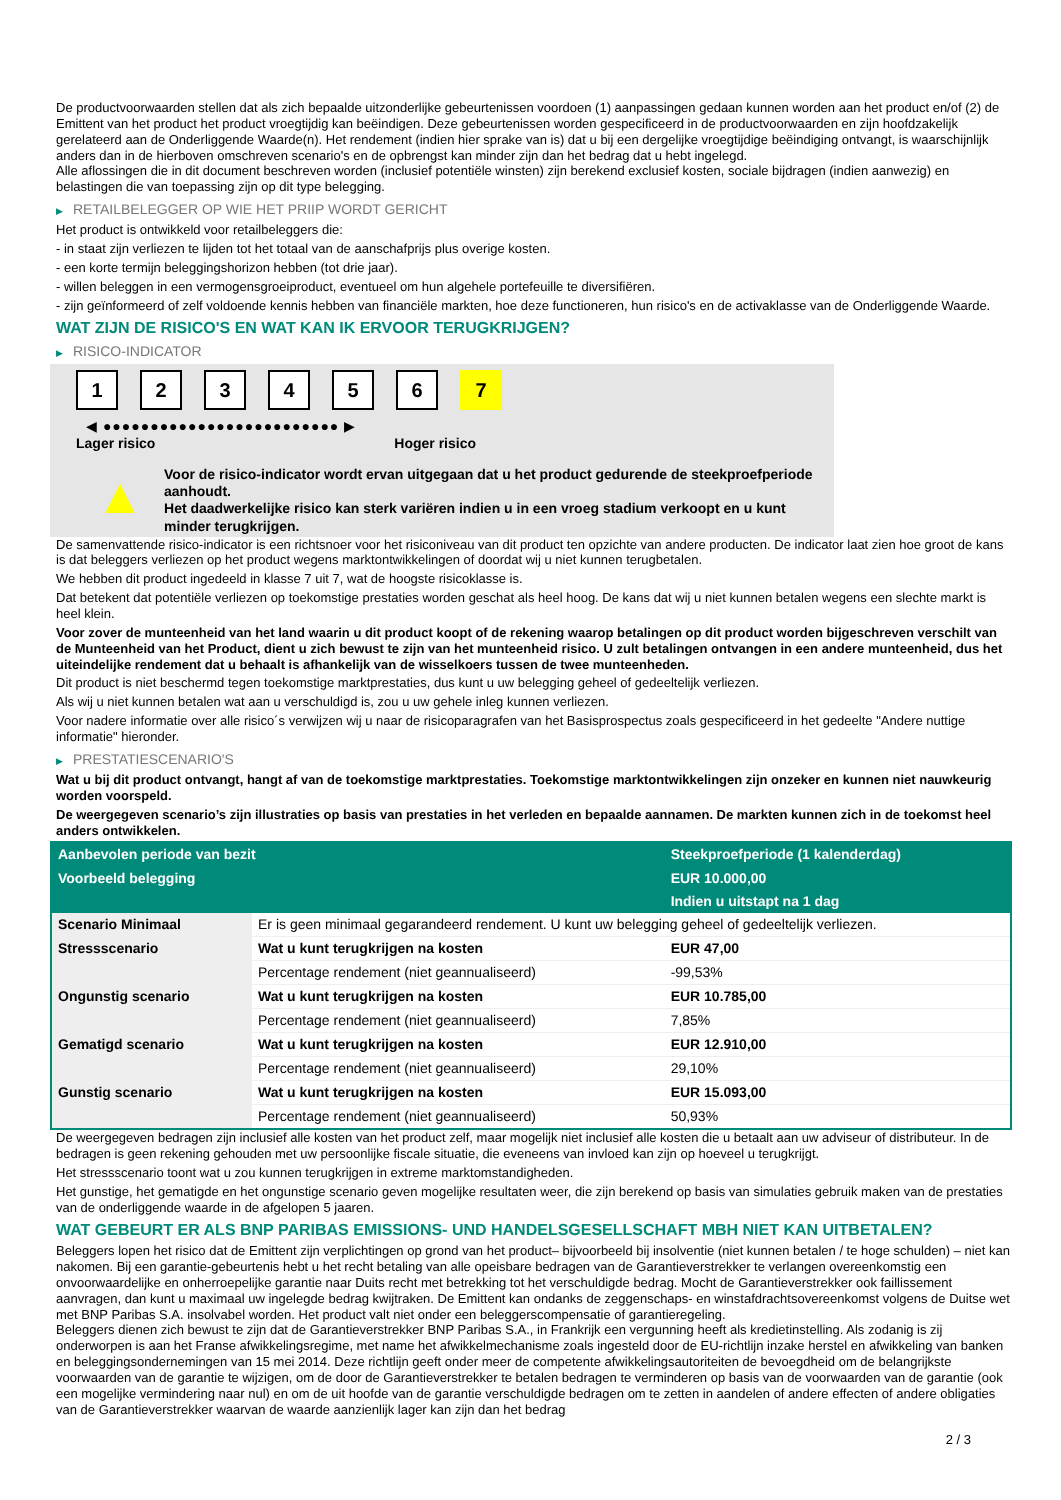De productvoorwaarden stellen dat als zich bepaalde uitzonderlijke gebeurtenissen voordoen (1) aanpassingen gedaan kunnen worden aan het product en/of (2) de Emittent van het product het product vroegtijdig kan beëindigen. Deze gebeurtenissen worden gespecificeerd in de productvoorwaarden en zijn hoofdzakelijk gerelateerd aan de Onderliggende Waarde(n). Het rendement (indien hier sprake van is) dat u bij een dergelijke vroegtijdige beëindiging ontvangt, is waarschijnlijk anders dan in de hierboven omschreven scenario's en de opbrengst kan minder zijn dan het bedrag dat u hebt ingelegd.
Alle aflossingen die in dit document beschreven worden (inclusief potentiële winsten) zijn berekend exclusief kosten, sociale bijdragen (indien aanwezig) en belastingen die van toepassing zijn op dit type belegging.
▶ RETAILBELEGGER OP WIE HET PRIIP WORDT GERICHT
Het product is ontwikkeld voor retailbeleggers die:
- in staat zijn verliezen te lijden tot het totaal van de aanschafprijs plus overige kosten.
- een korte termijn beleggingshorizon hebben (tot drie jaar).
- willen beleggen in een vermogensgroeiproduct, eventueel om hun algehele portefeuille te diversifiëren.
- zijn geïnformeerd of zelf voldoende kennis hebben van financiële markten, hoe deze functioneren, hun risico's en de activaklasse van de Onderliggende Waarde.
WAT ZIJN DE RISICO'S EN WAT KAN IK ERVOOR TERUGKRIJGEN?
▶ RISICO-INDICATOR
1 2 3 4 5 6 7
◀ ●●●●●●●●●●●●●●●●●●●●●●●●● ▶
Lager risico Hoger risico
▲
Voor de risico-indicator wordt ervan uitgegaan dat u het product gedurende de steekproefperiode aanhoudt.
Het daadwerkelijke risico kan sterk variëren indien u in een vroeg stadium verkoopt en u kunt minder terugkrijgen.
De samenvattende risico-indicator is een richtsnoer voor het risiconiveau van dit product ten opzichte van andere producten. De indicator laat zien hoe groot de kans is dat beleggers verliezen op het product wegens marktontwikkelingen of doordat wij u niet kunnen terugbetalen.
We hebben dit product ingedeeld in klasse 7 uit 7, wat de hoogste risicoklasse is.
Dat betekent dat potentiële verliezen op toekomstige prestaties worden geschat als heel hoog. De kans dat wij u niet kunnen betalen wegens een slechte markt is heel klein.
Voor zover de munteenheid van het land waarin u dit product koopt of de rekening waarop betalingen op dit product worden bijgeschreven verschilt van de Munteenheid van het Product, dient u zich bewust te zijn van het munteenheid risico. U zult betalingen ontvangen in een andere munteenheid, dus het uiteindelijke rendement dat u behaalt is afhankelijk van de wisselkoers tussen de twee munteenheden.
Dit product is niet beschermd tegen toekomstige marktprestaties, dus kunt u uw belegging geheel of gedeeltelijk verliezen.
Als wij u niet kunnen betalen wat aan u verschuldigd is, zou u uw gehele inleg kunnen verliezen.
Voor nadere informatie over alle risico´s verwijzen wij u naar de risicoparagrafen van het Basisprospectus zoals gespecificeerd in het gedeelte "Andere nuttige informatie" hieronder.
▶ PRESTATIESCENARIO'S
Wat u bij dit product ontvangt, hangt af van de toekomstige marktprestaties. Toekomstige marktontwikkelingen zijn onzeker en kunnen niet nauwkeurig worden voorspeld.
De weergegeven scenario’s zijn illustraties op basis van prestaties in het verleden en bepaalde aannamen. De markten kunnen zich in de toekomst heel anders ontwikkelen.
| Aanbevolen periode van bezit | | Steekproefperiode (1 kalenderdag) |
| --- | --- | --- |
| Voorbeeld belegging | | EUR 10.000,00 |
| | | Indien u uitstapt na 1 dag |
| Scenario Minimaal | Er is geen minimaal gegarandeerd rendement. U kunt uw belegging geheel of gedeeltelijk verliezen. | |
| Stressscenario | Wat u kunt terugkrijgen na kosten | EUR 47,00 |
| | Percentage rendement (niet geannualiseerd) | -99,53% |
| Ongunstig scenario | Wat u kunt terugkrijgen na kosten | EUR 10.785,00 |
| | Percentage rendement (niet geannualiseerd) | 7,85% |
| Gematigd scenario | Wat u kunt terugkrijgen na kosten | EUR 12.910,00 |
| | Percentage rendement (niet geannualiseerd) | 29,10% |
| Gunstig scenario | Wat u kunt terugkrijgen na kosten | EUR 15.093,00 |
| | Percentage rendement (niet geannualiseerd) | 50,93% |
De weergegeven bedragen zijn inclusief alle kosten van het product zelf, maar mogelijk niet inclusief alle kosten die u betaalt aan uw adviseur of distributeur. In de bedragen is geen rekening gehouden met uw persoonlijke fiscale situatie, die eveneens van invloed kan zijn op hoeveel u terugkrijgt.
Het stressscenario toont wat u zou kunnen terugkrijgen in extreme marktomstandigheden.
Het gunstige, het gematigde en het ongunstige scenario geven mogelijke resultaten weer, die zijn berekend op basis van simulaties gebruik maken van de prestaties van de onderliggende waarde in de afgelopen 5 jaaren.
WAT GEBEURT ER ALS BNP PARIBAS EMISSIONS- UND HANDELSGESELLSCHAFT MBH NIET KAN UITBETALEN?
Beleggers lopen het risico dat de Emittent zijn verplichtingen op grond van het product– bijvoorbeeld bij insolventie (niet kunnen betalen / te hoge schulden) – niet kan nakomen. Bij een garantie-gebeurtenis hebt u het recht betaling van alle opeisbare bedragen van de Garantieverstrekker te verlangen overeenkomstig een onvoorwaardelijke en onherroepelijke garantie naar Duits recht met betrekking tot het verschuldigde bedrag. Mocht de Garantieverstrekker ook faillissement aanvragen, dan kunt u maximaal uw ingelegde bedrag kwijtraken. De Emittent kan ondanks de zeggenschaps- en winstafdrachtsovereenkomst volgens de Duitse wet met BNP Paribas S.A. insolvabel worden. Het product valt niet onder een beleggerscompensatie of garantieregeling.
Beleggers dienen zich bewust te zijn dat de Garantieverstrekker BNP Paribas S.A., in Frankrijk een vergunning heeft als kredietinstelling. Als zodanig is zij onderworpen is aan het Franse afwikkelingsregime, met name het afwikkelmechanisme zoals ingesteld door de EU-richtlijn inzake herstel en afwikkeling van banken en beleggingsondernemingen van 15 mei 2014. Deze richtlijn geeft onder meer de competente afwikkelingsautoriteiten de bevoegdheid om de belangrijkste voorwaarden van de garantie te wijzigen, om de door de Garantieverstrekker te betalen bedragen te verminderen op basis van de voorwaarden van de garantie (ook een mogelijke vermindering naar nul) en om de uit hoofde van de garantie verschuldigde bedragen om te zetten in aandelen of andere effecten of andere obligaties van de Garantieverstrekker waarvan de waarde aanzienlijk lager kan zijn dan het bedrag
2 / 3